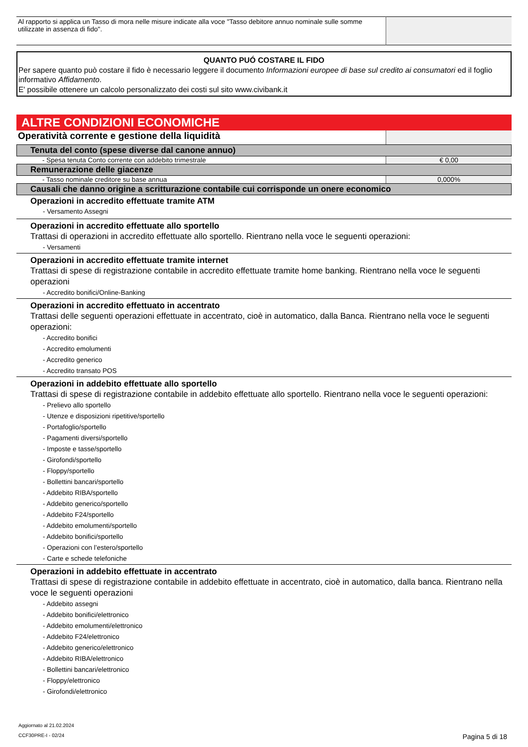| Al rapporto si applica un Tasso di mora nelle misure indicate alla voce "Tasso debitore annuo nominale sulle somme utilizzate in assenza di fido". | |
QUANTO PUÓ COSTARE IL FIDO
Per sapere quanto può costare il fido è necessario leggere il documento Informazioni europee di base sul credito ai consumatori ed il foglio informativo Affidamento.
E' possibile ottenere un calcolo personalizzato dei costi sul sito www.civibank.it
ALTRE CONDIZIONI ECONOMICHE
| Operatività corrente e gestione della liquidità | |
Tenuta del conto (spese diverse dal canone annuo)
| - Spesa tenuta Conto corrente con addebito trimestrale | € 0,00 |
Remunerazione delle giacenze
| - Tasso nominale creditore su base annua | 0,000% |
Causali che danno origine a scritturazione contabile cui corrisponde un onere economico
Operazioni in accredito effettuate tramite ATM
- Versamento Assegni
Operazioni in accredito effettuate allo sportello
Trattasi di operazioni in accredito effettuate allo sportello. Rientrano nella voce le seguenti operazioni:
- Versamenti
Operazioni in accredito effettuate tramite internet
Trattasi di spese di registrazione contabile in accredito effettuate tramite home banking. Rientrano nella voce le seguenti operazioni
- Accredito bonifici/Online-Banking
Operazioni in accredito effettuato in accentrato
Trattasi delle seguenti operazioni effettuate in accentrato, cioè in automatico, dalla Banca. Rientrano nella voce le seguenti operazioni:
- Accredito bonifici
- Accredito emolumenti
- Accredito generico
- Accredito transato POS
Operazioni in addebito effettuate allo sportello
Trattasi di spese di registrazione contabile in addebito effettuate allo sportello. Rientrano nella voce le seguenti operazioni:
- Prelievo allo sportello
- Utenze e disposizioni ripetitive/sportello
- Portafoglio/sportello
- Pagamenti diversi/sportello
- Imposte e tasse/sportello
- Girofondi/sportello
- Floppy/sportello
- Bollettini bancari/sportello
- Addebito RIBA/sportello
- Addebito generico/sportello
- Addebito F24/sportello
- Addebito emolumenti/sportello
- Addebito bonifici/sportello
- Operazioni con l’estero/sportello
- Carte e schede telefoniche
Operazioni in addebito effettuate in accentrato
Trattasi di spese di registrazione contabile in addebito effettuate in accentrato, cioè in automatico, dalla banca. Rientrano nella voce le seguenti operazioni
- Addebito assegni
- Addebito bonifici/elettronico
- Addebito emolumenti/elettronico
- Addebito F24/elettronico
- Addebito generico/elettronico
- Addebito RIBA/elettronico
- Bollettini bancari/elettronico
- Floppy/elettronico
- Girofondi/elettronico
Aggiornato al 21.02.2024
CCF30PRE-I - 02/24
Pagina 5 di 18